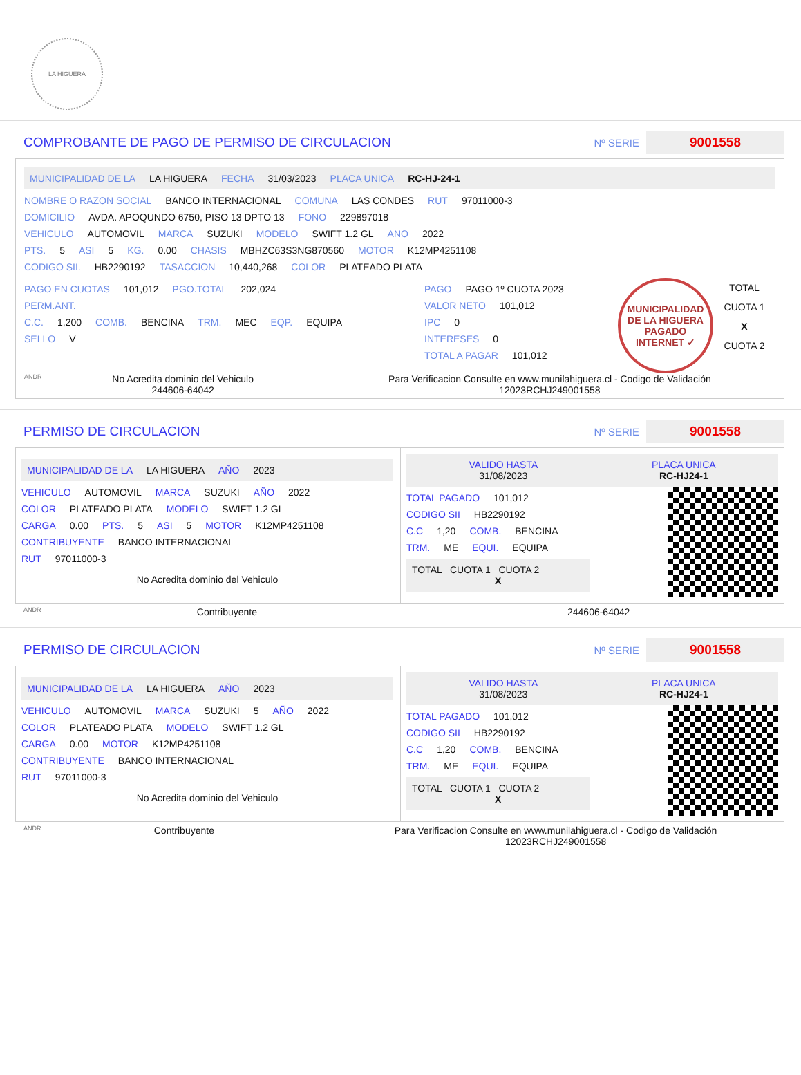LA HIGUERA
COMPROBANTE DE PAGO DE PERMISO DE CIRCULACION Nº SERIE 9001558
MUNICIPALIDAD DE LA LA HIGUERA FECHA 31/03/2023 PLACA UNICA RC-HJ-24-1
NOMBRE O RAZON SOCIAL BANCO INTERNACIONAL COMUNA LAS CONDES RUT 97011000-3
DOMICILIO AVDA. APOQUNDO 6750, PISO 13 DPTO 13 FONO 229897018
VEHICULO AUTOMOVIL MARCA SUZUKI MODELO SWIFT 1.2 GL ANO 2022
PTS. 5 ASI 5 KG. 0.00 CHASIS MBHZC63S3NG870560 MOTOR K12MP4251108
CODIGO SII. HB2290192 TASACCION 10,440,268 COLOR PLATEADO PLATA
PAGO EN CUOTAS 101,012 PGO.TOTAL 202,024
PERM.ANT.
C.C. 1,200 COMB. BENCINA TRM. MEC EQP. EQUIPA
SELLO V
PAGO PAGO 1º CUOTA 2023
VALOR NETO 101,012
IPC 0
INTERESES 0
TOTAL A PAGAR 101,012
MUNICIPALIDAD DE LA HIGUERA
PAGADO INTERNET ✓
TOTAL
CUOTA 1
X
CUOTA 2
ANDR
No Acredita dominio del Vehiculo
244606-64042
Para Verificacion Consulte en www.munilahiguera.cl - Codigo de Validación
12023RCHJ249001558
PERMISO DE CIRCULACION Nº SERIE 9001558
MUNICIPALIDAD DE LA LA HIGUERA AÑO 2023
VEHICULO AUTOMOVIL MARCA SUZUKI AÑO 2022
COLOR PLATEADO PLATA MODELO SWIFT 1.2 GL
CARGA 0.00 PTS. 5 ASI 5 MOTOR K12MP4251108
CONTRIBUYENTE BANCO INTERNACIONAL
RUT 97011000-3
No Acredita dominio del Vehiculo
VALIDO HASTA
31/08/2023
PLACA UNICA
RC-HJ24-1
TOTAL PAGADO 101,012
CODIGO SII HB2290192
C.C 1,20 COMB. BENCINA
TRM. ME EQUI. EQUIPA
TOTAL CUOTA 1 CUOTA 2
X
ANDR Contribuyente 244606-64042
PERMISO DE CIRCULACION Nº SERIE 9001558
MUNICIPALIDAD DE LA LA HIGUERA AÑO 2023
VEHICULO AUTOMOVIL MARCA SUZUKI 5 AÑO 2022
COLOR PLATEADO PLATA MODELO SWIFT 1.2 GL
CARGA 0.00 MOTOR K12MP4251108
CONTRIBUYENTE BANCO INTERNACIONAL
RUT 97011000-3
No Acredita dominio del Vehiculo
VALIDO HASTA
31/08/2023
PLACA UNICA
RC-HJ24-1
TOTAL PAGADO 101,012
CODIGO SII HB2290192
C.C 1,20 COMB. BENCINA
TRM. ME EQUI. EQUIPA
TOTAL CUOTA 1 CUOTA 2
X
ANDR Contribuyente Para Verificacion Consulte en www.munilahiguera.cl - Codigo de Validación
12023RCHJ249001558